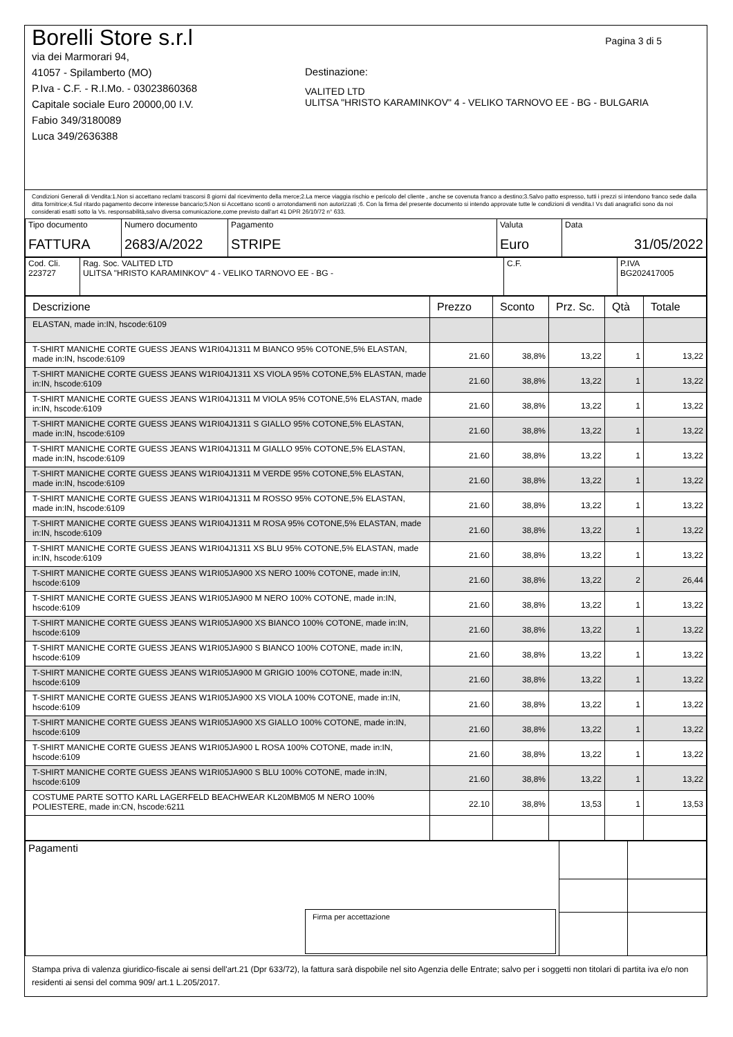Pagina 3 di 5
Borelli Store s.r.l
via dei Marmorari 94,
41057 - Spilamberto (MO)
P.Iva - C.F. - R.I.Mo. - 03023860368
Capitale sociale Euro 20000,00 I.V.
Fabio 349/3180089
Luca 349/2636388
Destinazione:
VALITED LTD
ULITSA "HRISTO KARAMINKOV" 4 - VELIKO TARNOVO EE - BG - BULGARIA
Condizioni Generali di Vendita:1.Non si accettano reclami trascorsi 8 giorni dal ricevimento della merce;2.La merce viaggia rischio e pericolo del cliente , anche se covenuta franco a destino;3.Salvo patto espresso, tutti i prezzi si intendono franco sede dalla ditta fornitrice;4.Sul ritardo pagamento decorre interesse bancario;5.Non si Accettano sconti o arrotondamenti non autorizzati ;6. Con la firma del presente documento si intendo approvate tutte le condizioni di vendita.I Vs dati anagrafici sono da noi considerati esatti sotto la Vs. responsabilità,salvo diversa comunicazione,come previsto dall'art 41 DPR 26/10/72 n° 633.
| Tipo documento FATTURA | Numero documento 2683/A/2022 | Pagamento STRIPE | Valuta Euro | Data 31/05/2022 |
| Cod. Cli. 223727 | Rag. Soc. VALITED LTD ULITSA "HRISTO KARAMINKOV" 4 - VELIKO TARNOVO EE - BG - | C.F. | P.IVA BG202417005 |
| Descrizione | Prezzo | Sconto | Prz. Sc. | Qtà | Totale |
| --- | --- | --- | --- | --- | --- |
| ELASTAN, made in:IN, hscode:6109 | | | | | |
| T-SHIRT MANICHE CORTE GUESS JEANS W1RI04J1311 M BIANCO 95% COTONE,5% ELASTAN, made in:IN, hscode:6109 | 21.60 | 38,8% | 13,22 | 1 | 13,22 |
| T-SHIRT MANICHE CORTE GUESS JEANS W1RI04J1311 XS VIOLA 95% COTONE,5% ELASTAN, made in:IN, hscode:6109 | 21.60 | 38,8% | 13,22 | 1 | 13,22 |
| T-SHIRT MANICHE CORTE GUESS JEANS W1RI04J1311 M VIOLA 95% COTONE,5% ELASTAN, made in:IN, hscode:6109 | 21.60 | 38,8% | 13,22 | 1 | 13,22 |
| T-SHIRT MANICHE CORTE GUESS JEANS W1RI04J1311 S GIALLO 95% COTONE,5% ELASTAN, made in:IN, hscode:6109 | 21.60 | 38,8% | 13,22 | 1 | 13,22 |
| T-SHIRT MANICHE CORTE GUESS JEANS W1RI04J1311 M GIALLO 95% COTONE,5% ELASTAN, made in:IN, hscode:6109 | 21.60 | 38,8% | 13,22 | 1 | 13,22 |
| T-SHIRT MANICHE CORTE GUESS JEANS W1RI04J1311 M VERDE 95% COTONE,5% ELASTAN, made in:IN, hscode:6109 | 21.60 | 38,8% | 13,22 | 1 | 13,22 |
| T-SHIRT MANICHE CORTE GUESS JEANS W1RI04J1311 M ROSSO 95% COTONE,5% ELASTAN, made in:IN, hscode:6109 | 21.60 | 38,8% | 13,22 | 1 | 13,22 |
| T-SHIRT MANICHE CORTE GUESS JEANS W1RI04J1311 M ROSA 95% COTONE,5% ELASTAN, made in:IN, hscode:6109 | 21.60 | 38,8% | 13,22 | 1 | 13,22 |
| T-SHIRT MANICHE CORTE GUESS JEANS W1RI04J1311 XS BLU 95% COTONE,5% ELASTAN, made in:IN, hscode:6109 | 21.60 | 38,8% | 13,22 | 1 | 13,22 |
| T-SHIRT MANICHE CORTE GUESS JEANS W1RI05JA900 XS NERO 100% COTONE, made in:IN, hscode:6109 | 21.60 | 38,8% | 13,22 | 2 | 26,44 |
| T-SHIRT MANICHE CORTE GUESS JEANS W1RI05JA900 M NERO 100% COTONE, made in:IN, hscode:6109 | 21.60 | 38,8% | 13,22 | 1 | 13,22 |
| T-SHIRT MANICHE CORTE GUESS JEANS W1RI05JA900 XS BIANCO 100% COTONE, made in:IN, hscode:6109 | 21.60 | 38,8% | 13,22 | 1 | 13,22 |
| T-SHIRT MANICHE CORTE GUESS JEANS W1RI05JA900 S BIANCO 100% COTONE, made in:IN, hscode:6109 | 21.60 | 38,8% | 13,22 | 1 | 13,22 |
| T-SHIRT MANICHE CORTE GUESS JEANS W1RI05JA900 M GRIGIO 100% COTONE, made in:IN, hscode:6109 | 21.60 | 38,8% | 13,22 | 1 | 13,22 |
| T-SHIRT MANICHE CORTE GUESS JEANS W1RI05JA900 XS VIOLA 100% COTONE, made in:IN, hscode:6109 | 21.60 | 38,8% | 13,22 | 1 | 13,22 |
| T-SHIRT MANICHE CORTE GUESS JEANS W1RI05JA900 XS GIALLO 100% COTONE, made in:IN, hscode:6109 | 21.60 | 38,8% | 13,22 | 1 | 13,22 |
| T-SHIRT MANICHE CORTE GUESS JEANS W1RI05JA900 L ROSA 100% COTONE, made in:IN, hscode:6109 | 21.60 | 38,8% | 13,22 | 1 | 13,22 |
| T-SHIRT MANICHE CORTE GUESS JEANS W1RI05JA900 S BLU 100% COTONE, made in:IN, hscode:6109 | 21.60 | 38,8% | 13,22 | 1 | 13,22 |
| COSTUME PARTE SOTTO KARL LAGERFELD BEACHWEAR KL20MBM05 M NERO 100% POLIESTERE, made in:CN, hscode:6211 | 22.10 | 38,8% | 13,53 | 1 | 13,53 |
| Pagamenti Firma per accettazione | | |
Stampa priva di valenza giuridico-fiscale ai sensi dell'art.21 (Dpr 633/72), la fattura sarà dispobile nel sito Agenzia delle Entrate; salvo per i soggetti non titolari di partita iva e/o non residenti ai sensi del comma 909/ art.1 L.205/2017.